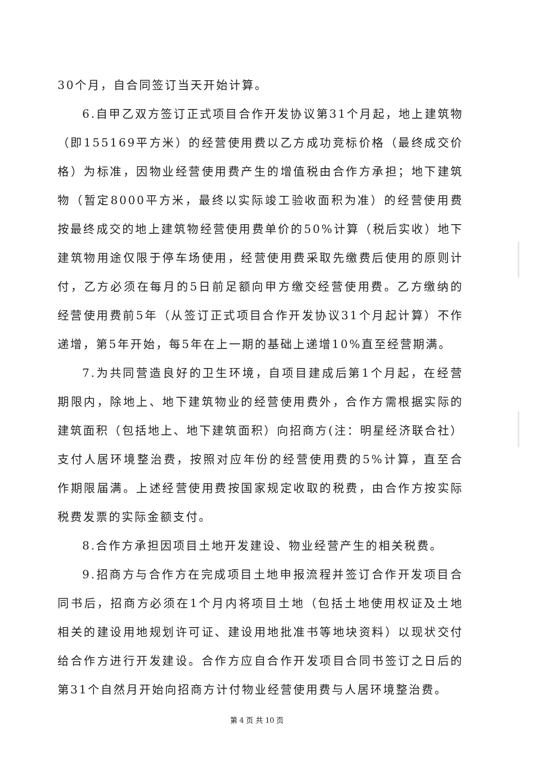30个月，自合同签订当天开始计算。
6.自甲乙双方签订正式项目合作开发协议第31个月起，地上建筑物（即155169平方米）的经营使用费以乙方成功竞标价格（最终成交价格）为标准，因物业经营使用费产生的增值税由合作方承担；地下建筑物（暂定8000平方米，最终以实际竣工验收面积为准）的经营使用费按最终成交的地上建筑物经营使用费单价的50%计算（税后实收）地下建筑物用途仅限于停车场使用，经营使用费采取先缴费后使用的原则计付，乙方必须在每月的5日前足额向甲方缴交经营使用费。乙方缴纳的经营使用费前5年（从签订正式项目合作开发协议31个月起计算）不作递增，第5年开始，每5年在上一期的基础上递增10%直至经营期满。
7.为共同营造良好的卫生环境，自项目建成后第1个月起，在经营期限内，除地上、地下建筑物业的经营使用费外，合作方需根据实际的建筑面积（包括地上、地下建筑面积）向招商方(注：明星经济联合社）支付人居环境整治费，按照对应年份的经营使用费的5%计算，直至合作期限届满。上述经营使用费按国家规定收取的税费，由合作方按实际税费发票的实际金额支付。
8.合作方承担因项目土地开发建设、物业经营产生的相关税费。
9.招商方与合作方在完成项目土地申报流程并签订合作开发项目合同书后，招商方必须在1个月内将项目土地（包括土地使用权证及土地相关的建设用地规划许可证、建设用地批准书等地块资料）以现状交付给合作方进行开发建设。合作方应自合作开发项目合同书签订之日后的第31个自然月开始向招商方计付物业经营使用费与人居环境整治费。
第 4 页 共 10 页